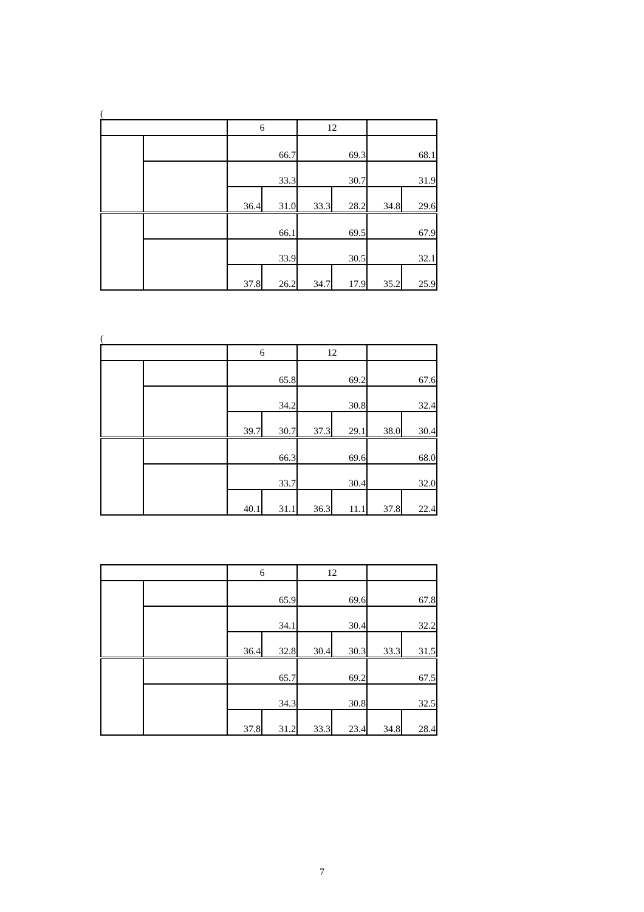(
| | | 6 | | 12 | | | |
| | | 66.7 | | 69.3 | | 68.1 | |
| | | 33.3 | | 30.7 | | 31.9 | |
| | | 36.4 | 31.0 | 33.3 | 28.2 | 34.8 | 29.6 |
| | | 66.1 | | 69.5 | | 67.9 | |
| | | 33.9 | | 30.5 | | 32.1 | |
| | | 37.8 | 26.2 | 34.7 | 17.9 | 35.2 | 25.9 |
(
| | | 6 | | 12 | | | |
| | | 65.8 | | 69.2 | | 67.6 | |
| | | 34.2 | | 30.8 | | 32.4 | |
| | | 39.7 | 30.7 | 37.3 | 29.1 | 38.0 | 30.4 |
| | | 66.3 | | 69.6 | | 68.0 | |
| | | 33.7 | | 30.4 | | 32.0 | |
| | | 40.1 | 31.1 | 36.3 | 11.1 | 37.8 | 22.4 |
| | | 6 | | 12 | | | |
| | | 65.9 | | 69.6 | | 67.8 | |
| | | 34.1 | | 30.4 | | 32.2 | |
| | | 36.4 | 32.8 | 30.4 | 30.3 | 33.3 | 31.5 |
| | | 65.7 | | 69.2 | | 67.5 | |
| | | 34.3 | | 30.8 | | 32.5 | |
| | | 37.8 | 31.2 | 33.3 | 23.4 | 34.8 | 28.4 |
7